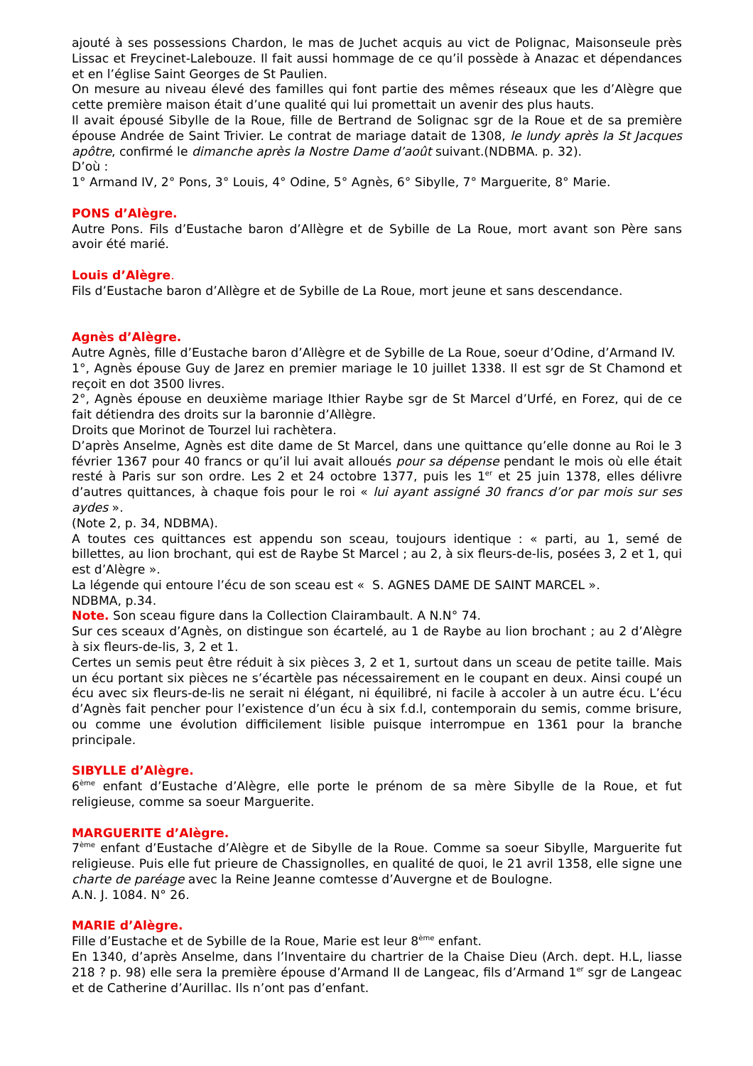ajouté à ses possessions Chardon, le mas de Juchet acquis au vict de Polignac, Maisonseule près Lissac et Freycinet-Lalebouze. Il fait aussi hommage de ce qu’il possède à Anazac et dépendances et en l’église Saint Georges de St Paulien.
On mesure au niveau élevé des familles qui font partie des mêmes réseaux que les d’Alègre que cette première maison était d’une qualité qui lui promettait un avenir des plus hauts.
Il avait épousé Sibylle de la Roue, fille de Bertrand de Solignac sgr de la Roue et de sa première épouse Andrée de Saint Trivier. Le contrat de mariage datait de 1308, le lundy après la St Jacques apôtre, confirmé le dimanche après la Nostre Dame d’août suivant.(NDBMA. p. 32).
D’où :
1° Armand IV, 2° Pons, 3° Louis, 4° Odine, 5° Agnès, 6° Sibylle, 7° Marguerite, 8° Marie.
PONS d’Alègre.
Autre Pons. Fils d’Eustache baron d’Allègre et de Sybille de La Roue, mort avant son Père sans avoir été marié.
Louis d’Alègre.
Fils d’Eustache baron d’Allègre et de Sybille de La Roue, mort jeune et sans descendance.
Agnès d’Alègre.
Autre Agnès, fille d’Eustache baron d’Allègre et de Sybille de La Roue, soeur d’Odine, d’Armand IV.
1°, Agnès épouse Guy de Jarez en premier mariage le 10 juillet 1338. Il est sgr de St Chamond et reçoit en dot 3500 livres.
2°, Agnès épouse en deuxième mariage Ithier Raybe sgr de St Marcel d’Urfé, en Forez, qui de ce fait détiendra des droits sur la baronnie d’Allègre.
Droits que Morinot de Tourzel lui rachètera.
D’après Anselme, Agnès est dite dame de St Marcel, dans une quittance qu’elle donne au Roi le 3 février 1367 pour 40 francs or qu’il lui avait alloués pour sa dépense pendant le mois où elle était resté à Paris sur son ordre. Les 2 et 24 octobre 1377, puis les 1<sup>er</sup> et 25 juin 1378, elles délivre d’autres quittances, à chaque fois pour le roi « lui ayant assigné 30 francs d’or par mois sur ses aydes ».
(Note 2, p. 34, NDBMA).
A toutes ces quittances est appendu son sceau, toujours identique : « parti, au 1, semé de billettes, au lion brochant, qui est de Raybe St Marcel ; au 2, à six fleurs-de-lis, posées 3, 2 et 1, qui est d’Alègre ».
La légende qui entoure l’écu de son sceau est « S. AGNES DAME DE SAINT MARCEL ».
NDBMA, p.34.
Note. Son sceau figure dans la Collection Clairambault. A N.N° 74.
Sur ces sceaux d’Agnès, on distingue son écartelé, au 1 de Raybe au lion brochant ; au 2 d’Alègre à six fleurs-de-lis, 3, 2 et 1.
Certes un semis peut être réduit à six pièces 3, 2 et 1, surtout dans un sceau de petite taille. Mais un écu portant six pièces ne s’écartèle pas nécessairement en le coupant en deux. Ainsi coupé un écu avec six fleurs-de-lis ne serait ni élégant, ni équilibré, ni facile à accoler à un autre écu. L’écu d’Agnès fait pencher pour l’existence d’un écu à six f.d.l, contemporain du semis, comme brisure, ou comme une évolution difficilement lisible puisque interrompue en 1361 pour la branche principale.
SIBYLLE d’Alègre.
6<sup>ème</sup> enfant d’Eustache d’Alègre, elle porte le prénom de sa mère Sibylle de la Roue, et fut religieuse, comme sa soeur Marguerite.
MARGUERITE d’Alègre.
7<sup>ème</sup> enfant d’Eustache d’Alègre et de Sibylle de la Roue. Comme sa soeur Sibylle, Marguerite fut religieuse. Puis elle fut prieure de Chassignolles, en qualité de quoi, le 21 avril 1358, elle signe une charte de paréage avec la Reine Jeanne comtesse d’Auvergne et de Boulogne.
A.N. J. 1084. N° 26.
MARIE d’Alègre.
Fille d’Eustache et de Sybille de la Roue, Marie est leur 8<sup>ème</sup> enfant.
En 1340, d’après Anselme, dans l’Inventaire du chartrier de la Chaise Dieu (Arch. dept. H.L, liasse 218 ? p. 98) elle sera la première épouse d’Armand II de Langeac, fils d’Armand 1<sup>er</sup> sgr de Langeac et de Catherine d’Aurillac. Ils n’ont pas d’enfant.